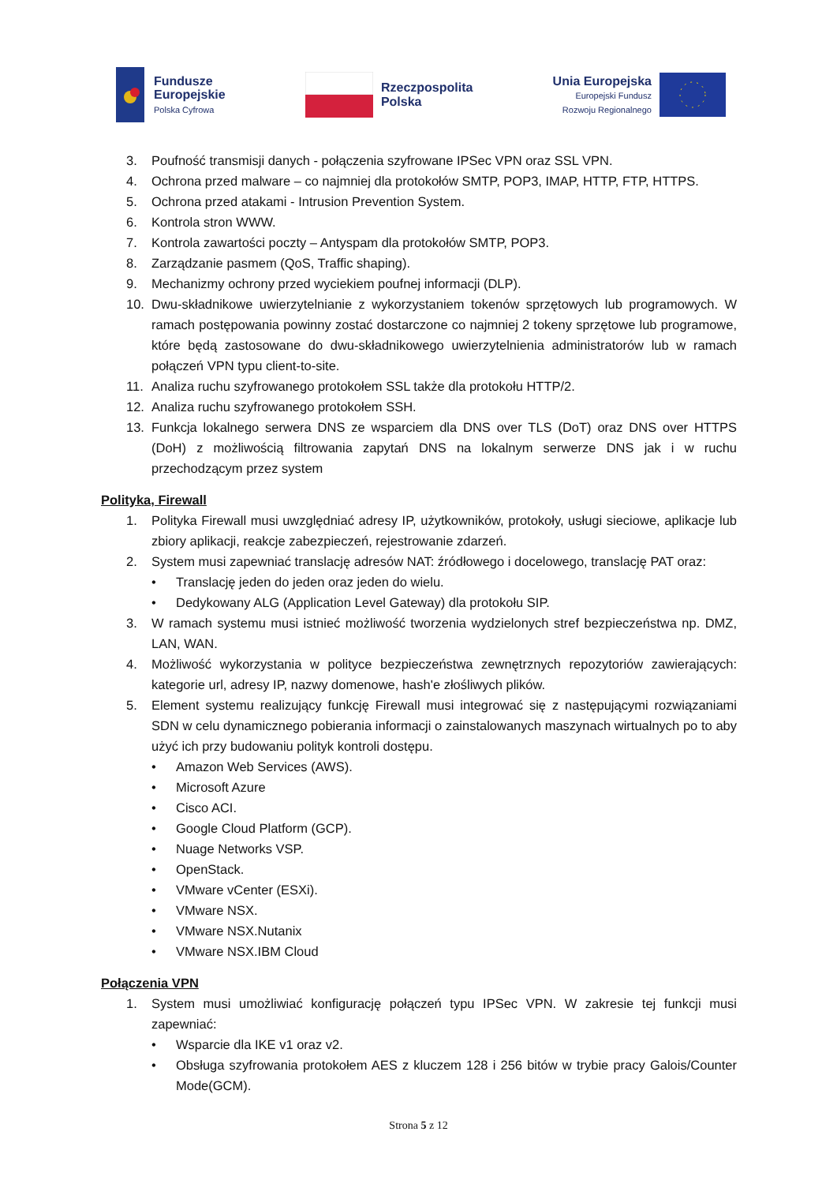Fundusze
Europejskie
Polska Cyfrowa
Rzeczpospolita
Polska
Unia Europejska
Europejski Fundusz
Rozwoju Regionalnego
3. Poufność transmisji danych - połączenia szyfrowane IPSec VPN oraz SSL VPN.
4. Ochrona przed malware – co najmniej dla protokołów SMTP, POP3, IMAP, HTTP, FTP, HTTPS.
5. Ochrona przed atakami - Intrusion Prevention System.
6. Kontrola stron WWW.
7. Kontrola zawartości poczty – Antyspam dla protokołów SMTP, POP3.
8. Zarządzanie pasmem (QoS, Traffic shaping).
9. Mechanizmy ochrony przed wyciekiem poufnej informacji (DLP).
10. Dwu-składnikowe uwierzytelnianie z wykorzystaniem tokenów sprzętowych lub programowych. W ramach postępowania powinny zostać dostarczone co najmniej 2 tokeny sprzętowe lub programowe, które będą zastosowane do dwu-składnikowego uwierzytelnienia administratorów lub w ramach połączeń VPN typu client-to-site.
11. Analiza ruchu szyfrowanego protokołem SSL także dla protokołu HTTP/2.
12. Analiza ruchu szyfrowanego protokołem SSH.
13. Funkcja lokalnego serwera DNS ze wsparciem dla DNS over TLS (DoT) oraz DNS over HTTPS (DoH) z możliwością filtrowania zapytań DNS na lokalnym serwerze DNS jak i w ruchu przechodzącym przez system
Polityka, Firewall
1. Polityka Firewall musi uwzględniać adresy IP, użytkowników, protokoły, usługi sieciowe, aplikacje lub zbiory aplikacji, reakcje zabezpieczeń, rejestrowanie zdarzeń.
2. System musi zapewniać translację adresów NAT: źródłowego i docelowego, translację PAT oraz:
• Translację jeden do jeden oraz jeden do wielu.
• Dedykowany ALG (Application Level Gateway) dla protokołu SIP.
3. W ramach systemu musi istnieć możliwość tworzenia wydzielonych stref bezpieczeństwa np. DMZ, LAN, WAN.
4. Możliwość wykorzystania w polityce bezpieczeństwa zewnętrznych repozytoriów zawierających: kategorie url, adresy IP, nazwy domenowe, hash'e złośliwych plików.
5. Element systemu realizujący funkcję Firewall musi integrować się z następującymi rozwiązaniami SDN w celu dynamicznego pobierania informacji o zainstalowanych maszynach wirtualnych po to aby użyć ich przy budowaniu polityk kontroli dostępu.
• Amazon Web Services (AWS).
• Microsoft Azure
• Cisco ACI.
• Google Cloud Platform (GCP).
• Nuage Networks VSP.
• OpenStack.
• VMware vCenter (ESXi).
• VMware NSX.
• VMware NSX.Nutanix
• VMware NSX.IBM Cloud
Połączenia VPN
1. System musi umożliwiać konfigurację połączeń typu IPSec VPN. W zakresie tej funkcji musi zapewniać:
• Wsparcie dla IKE v1 oraz v2.
• Obsługa szyfrowania protokołem AES z kluczem 128 i 256 bitów w trybie pracy Galois/Counter Mode(GCM).
Strona 5 z 12